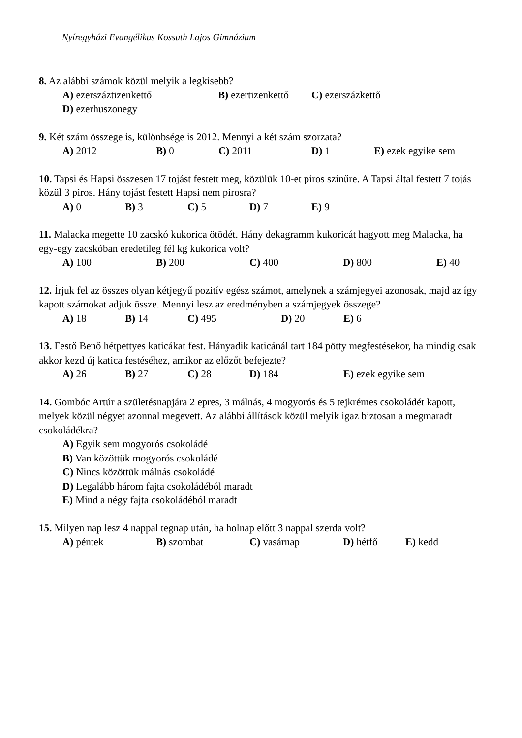Nyíregyházi Evangélikus Kossuth Lajos Gimnázium
8. Az alábbi számok közül melyik a legkisebb?
A) ezerszáztizenkettő B) ezertizenkettő C) ezerszázkettő
D) ezerhuszonegy
9. Két szám összege is, különbsége is 2012. Mennyi a két szám szorzata?
A) 2012 B) 0 C) 2011 D) 1 E) ezek egyike sem
10. Tapsi és Hapsi összesen 17 tojást festett meg, közülük 10-et piros színűre. A Tapsi által festett 7 tojás közül 3 piros. Hány tojást festett Hapsi nem pirosra?
A) 0 B) 3 C) 5 D) 7 E) 9
11. Malacka megette 10 zacskó kukorica ötödét. Hány dekagramm kukoricát hagyott meg Malacka, ha egy-egy zacskóban eredetileg fél kg kukorica volt?
A) 100 B) 200 C) 400 D) 800 E) 40
12. Írjuk fel az összes olyan kétjegyű pozitív egész számot, amelynek a számjegyei azonosak, majd az így kapott számokat adjuk össze. Mennyi lesz az eredményben a számjegyek összege?
A) 18 B) 14 C) 495 D) 20 E) 6
13. Festő Benő hétpettyes katicákat fest. Hányadik katicánál tart 184 pötty megfestésekor, ha mindig csak akkor kezd új katica festéséhez, amikor az előzőt befejezte?
A) 26 B) 27 C) 28 D) 184 E) ezek egyike sem
14. Gombóc Artúr a születésnapjára 2 epres, 3 málnás, 4 mogyorós és 5 tejkrémes csokoládét kapott, melyek közül négyet azonnal megevett. Az alábbi állítások közül melyik igaz biztosan a megmaradt csokoládékra?
A) Egyik sem mogyorós csokoládé
B) Van közöttük mogyorós csokoládé
C) Nincs közöttük málnás csokoládé
D) Legalább három fajta csokoládéból maradt
E) Mind a négy fajta csokoládéból maradt
15. Milyen nap lesz 4 nappal tegnap után, ha holnap előtt 3 nappal szerda volt?
A) péntek B) szombat C) vasárnap D) hétfő E) kedd